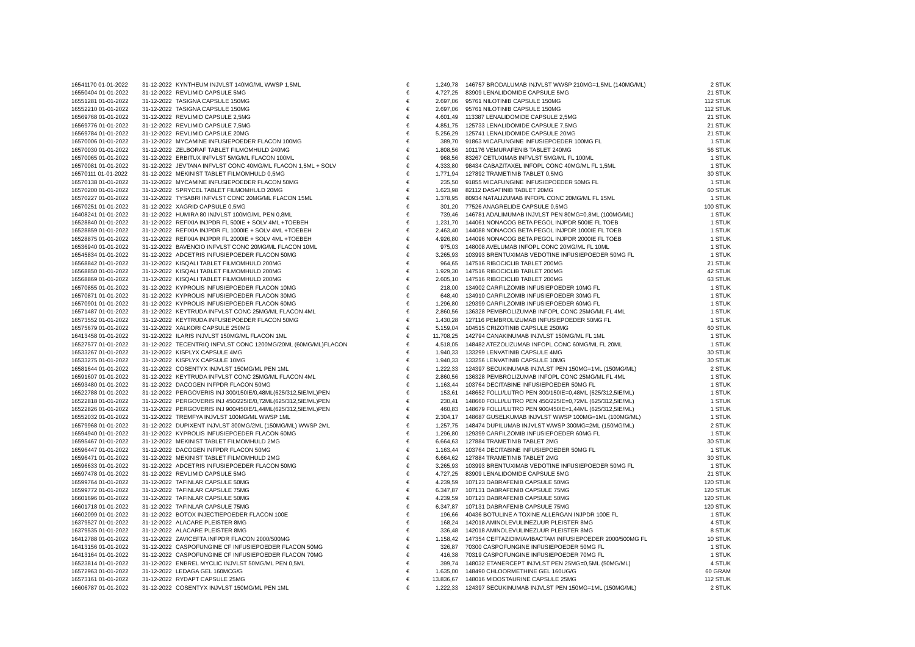| 16541170 01-01-2022 | 31-12-2022 | KYNTHEUM INJVLST 140MG/ML WWSP 1,5ML | € | 1.249,78 | | 146757 BRODALUMAB INJVLST WWSP 210MG=1,5ML (140MG/ML) | 2 STUK |
| 16550404 01-01-2022 | 31-12-2022 | REVLIMID CAPSULE 5MG | € | 4.727,25 | | 83909 LENALIDOMIDE CAPSULE 5MG | 21 STUK |
| 16551281 01-01-2022 | 31-12-2022 | TASIGNA CAPSULE 150MG | € | 2.697,06 | | 95761 NILOTINIB CAPSULE 150MG | 112 STUK |
| 16552210 01-01-2022 | 31-12-2022 | TASIGNA CAPSULE 150MG | € | 2.697,06 | | 95761 NILOTINIB CAPSULE 150MG | 112 STUK |
| 16569768 01-01-2022 | 31-12-2022 | REVLIMID CAPSULE 2,5MG | € | 4.601,49 | | 113387 LENALIDOMIDE CAPSULE 2,5MG | 21 STUK |
| 16569776 01-01-2022 | 31-12-2022 | REVLIMID CAPSULE 7,5MG | € | 4.851,75 | | 125733 LENALIDOMIDE CAPSULE 7,5MG | 21 STUK |
| 16569784 01-01-2022 | 31-12-2022 | REVLIMID CAPSULE 20MG | € | 5.256,29 | | 125741 LENALIDOMIDE CAPSULE 20MG | 21 STUK |
| 16570006 01-01-2022 | 31-12-2022 | MYCAMINE INFUSIEPOEDER FLACON 100MG | € | 389,70 | | 91863 MICAFUNGINE INFUSIEPOEDER 100MG FL | 1 STUK |
| 16570030 01-01-2022 | 31-12-2022 | ZELBORAF TABLET FILMOMHULD 240MG | € | 1.808,56 | | 101176 VEMURAFENIB TABLET 240MG | 56 STUK |
| 16570065 01-01-2022 | 31-12-2022 | ERBITUX INFVLST 5MG/ML FLACON 100ML | € | 968,56 | | 83267 CETUXIMAB INFVLST 5MG/ML FL 100ML | 1 STUK |
| 16570081 01-01-2022 | 31-12-2022 | JEVTANA INFVLST CONC 40MG/ML FLACON 1,5ML + SOLV | € | 4.333,80 | | 98434 CABAZITAXEL INFOPL CONC 40MG/ML FL 1,5ML | 1 STUK |
| 16570111 01-01-2022 | 31-12-2022 | MEKINIST TABLET FILMOMHULD 0,5MG | € | 1.771,94 | | 127892 TRAMETINIB TABLET 0,5MG | 30 STUK |
| 16570138 01-01-2022 | 31-12-2022 | MYCAMINE INFUSIEPOEDER FLACON 50MG | € | 235,50 | | 91855 MICAFUNGINE INFUSIEPOEDER 50MG FL | 1 STUK |
| 16570200 01-01-2022 | 31-12-2022 | SPRYCEL TABLET FILMOMHULD 20MG | € | 1.623,98 | | 82112 DASATINIB TABLET 20MG | 60 STUK |
| 16570227 01-01-2022 | 31-12-2022 | TYSABRI INFVLST CONC 20MG/ML FLACON 15ML | € | 1.378,95 | | 80934 NATALIZUMAB INFOPL CONC 20MG/ML FL 15ML | 1 STUK |
| 16570251 01-01-2022 | 31-12-2022 | XAGRID CAPSULE 0,5MG | € | 301,20 | | 77526 ANAGRELIDE CAPSULE 0,5MG | 100 STUK |
| 16408241 01-01-2022 | 31-12-2022 | HUMIRA 80 INJVLST 100MG/ML PEN 0,8ML | € | 739,46 | | 146781 ADALIMUMAB INJVLST PEN 80MG=0,8ML (100MG/ML) | 1 STUK |
| 16528840 01-01-2022 | 31-12-2022 | REFIXIA INJPDR FL 500IE + SOLV 4ML +TOEBEH | € | 1.231,70 | | 144061 NONACOG BETA PEGOL INJPDR 500IE FL TOEB | 1 STUK |
| 16528859 01-01-2022 | 31-12-2022 | REFIXIA INJPDR FL 1000IE + SOLV 4ML +TOEBEH | € | 2.463,40 | | 144088 NONACOG BETA PEGOL INJPDR 1000IE FL TOEB | 1 STUK |
| 16528875 01-01-2022 | 31-12-2022 | REFIXIA INJPDR FL 2000IE + SOLV 4ML +TOEBEH | € | 4.926,80 | | 144096 NONACOG BETA PEGOL INJPDR 2000IE FL TOEB | 1 STUK |
| 16536940 01-01-2022 | 31-12-2022 | BAVENCIO INFVLST CONC 20MG/ML FLACON 10ML | € | 975,03 | | 148008 AVELUMAB INFOPL CONC 20MG/ML FL 10ML | 1 STUK |
| 16545834 01-01-2022 | 31-12-2022 | ADCETRIS INFUSIEPOEDER FLACON 50MG | € | 3.265,93 | | 103993 BRENTUXIMAB VEDOTINE INFUSIEPOEDER 50MG FL | 1 STUK |
| 16568842 01-01-2022 | 31-12-2022 | KISQALI TABLET FILMOMHULD 200MG | € | 964,65 | | 147516 RIBOCICLIB TABLET 200MG | 21 STUK |
| 16568850 01-01-2022 | 31-12-2022 | KISQALI TABLET FILMOMHULD 200MG | € | 1.929,30 | | 147516 RIBOCICLIB TABLET 200MG | 42 STUK |
| 16568869 01-01-2022 | 31-12-2022 | KISQALI TABLET FILMOMHULD 200MG | € | 2.605,10 | | 147516 RIBOCICLIB TABLET 200MG | 63 STUK |
| 16570855 01-01-2022 | 31-12-2022 | KYPROLIS INFUSIEPOEDER FLACON 10MG | € | 218,00 | | 134902 CARFILZOMIB INFUSIEPOEDER 10MG FL | 1 STUK |
| 16570871 01-01-2022 | 31-12-2022 | KYPROLIS INFUSIEPOEDER FLACON 30MG | € | 648,40 | | 134910 CARFILZOMIB INFUSIEPOEDER 30MG FL | 1 STUK |
| 16570901 01-01-2022 | 31-12-2022 | KYPROLIS INFUSIEPOEDER FLACON 60MG | € | 1.296,80 | | 129399 CARFILZOMIB INFUSIEPOEDER 60MG FL | 1 STUK |
| 16571487 01-01-2022 | 31-12-2022 | KEYTRUDA INFVLST CONC 25MG/ML FLACON 4ML | € | 2.860,56 | | 136328 PEMBROLIZUMAB INFOPL CONC 25MG/ML FL 4ML | 1 STUK |
| 16573552 01-01-2022 | 31-12-2022 | KEYTRUDA INFUSIEPOEDER FLACON 50MG | € | 1.430,28 | | 127116 PEMBROLIZUMAB INFUSIEPOEDER 50MG FL | 1 STUK |
| 16575679 01-01-2022 | 31-12-2022 | XALKORI CAPSULE 250MG | € | 5.159,04 | | 104515 CRIZOTINIB CAPSULE 250MG | 60 STUK |
| 16413458 01-01-2022 | 31-12-2022 | ILARIS INJVLST 150MG/ML FLACON 1ML | € | 11.708,25 | | 142794 CANAKINUMAB INJVLST 150MG/ML FL 1ML | 1 STUK |
| 16527577 01-01-2022 | 31-12-2022 | TECENTRIQ INFVLST CONC 1200MG/20ML (60MG/ML)FLACON | € | 4.518,05 | | 148482 ATEZOLIZUMAB INFOPL CONC 60MG/ML FL 20ML | 1 STUK |
| 16533267 01-01-2022 | 31-12-2022 | KISPLYX CAPSULE 4MG | € | 1.940,33 | | 133299 LENVATINIB CAPSULE 4MG | 30 STUK |
| 16533275 01-01-2022 | 31-12-2022 | KISPLYX CAPSULE 10MG | € | 1.940,33 | | 133256 LENVATINIB CAPSULE 10MG | 30 STUK |
| 16581644 01-01-2022 | 31-12-2022 | COSENTYX INJVLST 150MG/ML PEN 1ML | € | 1.222,33 | | 124397 SECUKINUMAB INJVLST PEN 150MG=1ML (150MG/ML) | 2 STUK |
| 16591607 01-01-2022 | 31-12-2022 | KEYTRUDA INFVLST CONC 25MG/ML FLACON 4ML | € | 2.860,56 | | 136328 PEMBROLIZUMAB INFOPL CONC 25MG/ML FL 4ML | 1 STUK |
| 16593480 01-01-2022 | 31-12-2022 | DACOGEN INFPDR FLACON 50MG | € | 1.163,44 | | 103764 DECITABINE INFUSIEPOEDER 50MG FL | 1 STUK |
| 16522788 01-01-2022 | 31-12-2022 | PERGOVERIS INJ 300/150IE/0,48ML(625/312,5IE/ML)PEN | € | 153,61 | | 148652 FOLLI/LUTRO PEN 300/150IE=0,48ML (625/312,5IE/ML) | 1 STUK |
| 16522818 01-01-2022 | 31-12-2022 | PERGOVERIS INJ 450/225IE/0,72ML(625/312,5IE/ML)PEN | € | 230,41 | | 148660 FOLLI/LUTRO PEN 450/225IE=0,72ML (625/312,5IE/ML) | 1 STUK |
| 16522826 01-01-2022 | 31-12-2022 | PERGOVERIS INJ 900/450IE/1,44ML(625/312,5IE/ML)PEN | € | 460,83 | | 148679 FOLLI/LUTRO PEN 900/450IE=1,44ML (625/312,5IE/ML) | 1 STUK |
| 16552032 01-01-2022 | 31-12-2022 | TREMFYA INJVLST 100MG/ML WWSP 1ML | € | 2.304,17 | | 148687 GUSELKUMAB INJVLST WWSP 100MG=1ML (100MG/ML) | 1 STUK |
| 16579968 01-01-2022 | 31-12-2022 | DUPIXENT INJVLST 300MG/2ML (150MG/ML) WWSP 2ML | € | 1.257,75 | | 148474 DUPILUMAB INJVLST WWSP 300MG=2ML (150MG/ML) | 2 STUK |
| 16594940 01-01-2022 | 31-12-2022 | KYPROLIS INFUSIEPOEDER FLACON 60MG | € | 1.296,80 | | 129399 CARFILZOMIB INFUSIEPOEDER 60MG FL | 1 STUK |
| 16595467 01-01-2022 | 31-12-2022 | MEKINIST TABLET FILMOMHULD 2MG | € | 6.664,63 | | 127884 TRAMETINIB TABLET 2MG | 30 STUK |
| 16596447 01-01-2022 | 31-12-2022 | DACOGEN INFPDR FLACON 50MG | € | 1.163,44 | | 103764 DECITABINE INFUSIEPOEDER 50MG FL | 1 STUK |
| 16596471 01-01-2022 | 31-12-2022 | MEKINIST TABLET FILMOMHULD 2MG | € | 6.664,62 | | 127884 TRAMETINIB TABLET 2MG | 30 STUK |
| 16596633 01-01-2022 | 31-12-2022 | ADCETRIS INFUSIEPOEDER FLACON 50MG | € | 3.265,93 | | 103993 BRENTUXIMAB VEDOTINE INFUSIEPOEDER 50MG FL | 1 STUK |
| 16597478 01-01-2022 | 31-12-2022 | REVLIMID CAPSULE 5MG | € | 4.727,25 | | 83909 LENALIDOMIDE CAPSULE 5MG | 21 STUK |
| 16599764 01-01-2022 | 31-12-2022 | TAFINLAR CAPSULE 50MG | € | 4.239,59 | | 107123 DABRAFENIB CAPSULE 50MG | 120 STUK |
| 16599772 01-01-2022 | 31-12-2022 | TAFINLAR CAPSULE 75MG | € | 6.347,87 | | 107131 DABRAFENIB CAPSULE 75MG | 120 STUK |
| 16601696 01-01-2022 | 31-12-2022 | TAFINLAR CAPSULE 50MG | € | 4.239,59 | | 107123 DABRAFENIB CAPSULE 50MG | 120 STUK |
| 16601718 01-01-2022 | 31-12-2022 | TAFINLAR CAPSULE 75MG | € | 6.347,87 | | 107131 DABRAFENIB CAPSULE 75MG | 120 STUK |
| 16602099 01-01-2022 | 31-12-2022 | BOTOX INJECTIEPOEDER FLACON 100E | € | 196,66 | | 40436 BOTULINE A TOXINE ALLERGAN INJPDR 100E FL | 1 STUK |
| 16379527 01-01-2022 | 31-12-2022 | ALACARE PLEISTER 8MG | € | 168,24 | | 142018 AMINOLEVULINEZUUR PLEISTER 8MG | 4 STUK |
| 16379535 01-01-2022 | 31-12-2022 | ALACARE PLEISTER 8MG | € | 336,48 | | 142018 AMINOLEVULINEZUUR PLEISTER 8MG | 8 STUK |
| 16412788 01-01-2022 | 31-12-2022 | ZAVICEFTA INFPDR FLACON 2000/500MG | € | 1.158,42 | | 147354 CEFTAZIDIM/AVIBACTAM INFUSIEPOEDER 2000/500MG FL | 10 STUK |
| 16413156 01-01-2022 | 31-12-2022 | CASPOFUNGINE CF INFUSIEPOEDER FLACON 50MG | € | 326,87 | | 70300 CASPOFUNGINE INFUSIEPOEDER 50MG FL | 1 STUK |
| 16413164 01-01-2022 | 31-12-2022 | CASPOFUNGINE CF INFUSIEPOEDER FLACON 70MG | € | 416,38 | | 70319 CASPOFUNGINE INFUSIEPOEDER 70MG FL | 1 STUK |
| 16523814 01-01-2022 | 31-12-2022 | ENBREL MYCLIC INJVLST 50MG/ML PEN 0,5ML | € | 399,74 | | 148032 ETANERCEPT INJVLST PEN 25MG=0,5ML (50MG/ML) | 4 STUK |
| 16572963 01-01-2022 | 31-12-2022 | LEDAGA GEL 160MCG/G | € | 1.635,00 | | 148490 CHLOORMETHINE GEL 160UG/G | 60 GRAM |
| 16573161 01-01-2022 | 31-12-2022 | RYDAPT CAPSULE 25MG | € | 13.836,67 | | 148016 MIDOSTAURINE CAPSULE 25MG | 112 STUK |
| 16606787 01-01-2022 | 31-12-2022 | COSENTYX INJVLST 150MG/ML PEN 1ML | € | 1.222,33 | | 124397 SECUKINUMAB INJVLST PEN 150MG=1ML (150MG/ML) | 2 STUK |